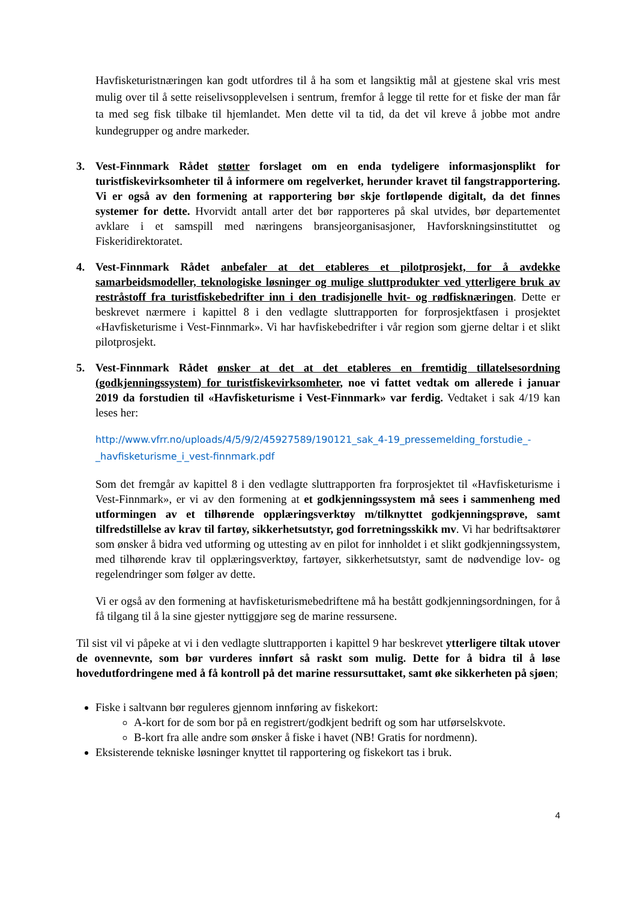Havfisketuristnæringen kan godt utfordres til å ha som et langsiktig mål at gjestene skal vris mest mulig over til å sette reiselivsopplevelsen i sentrum, fremfor å legge til rette for et fiske der man får ta med seg fisk tilbake til hjemlandet. Men dette vil ta tid, da det vil kreve å jobbe mot andre kundegrupper og andre markeder.
3. Vest-Finnmark Rådet støtter forslaget om en enda tydeligere informasjonsplikt for turistfiskevirksomheter til å informere om regelverket, herunder kravet til fangstrapportering. Vi er også av den formening at rapportering bør skje fortløpende digitalt, da det finnes systemer for dette. Hvorvidt antall arter det bør rapporteres på skal utvides, bør departementet avklare i et samspill med næringens bransjeorganisasjoner, Havforskningsinstituttet og Fiskeridirektoratet.
4. Vest-Finnmark Rådet anbefaler at det etableres et pilotprosjekt, for å avdekke samarbeidsmodeller, teknologiske løsninger og mulige sluttprodukter ved ytterligere bruk av restråstoff fra turistfiskebedrifter inn i den tradisjonelle hvit- og rødfisknæringen. Dette er beskrevet nærmere i kapittel 8 i den vedlagte sluttrapporten for forprosjektfasen i prosjektet «Havfisketurisme i Vest-Finnmark». Vi har havfiskebedrifter i vår region som gjerne deltar i et slikt pilotprosjekt.
5. Vest-Finnmark Rådet ønsker at det at det etableres en fremtidig tillatelsesordning (godkjenningssystem) for turistfiskevirksomheter, noe vi fattet vedtak om allerede i januar 2019 da forstudien til «Havfisketurisme i Vest-Finnmark» var ferdig. Vedtaket i sak 4/19 kan leses her:
http://www.vfrr.no/uploads/4/5/9/2/45927589/190121_sak_4-19_pressemelding_forstudie_-_havfisketurisme_i_vest-finnmark.pdf
Som det fremgår av kapittel 8 i den vedlagte sluttrapporten fra forprosjektet til «Havfisketurisme i Vest-Finnmark», er vi av den formening at et godkjenningssystem må sees i sammenheng med utformingen av et tilhørende opplæringsverktøy m/tilknyttet godkjenningsprøve, samt tilfredstillelse av krav til fartøy, sikkerhetsutstyr, god forretningsskikk mv. Vi har bedriftsaktører som ønsker å bidra ved utforming og uttesting av en pilot for innholdet i et slikt godkjenningssystem, med tilhørende krav til opplæringsverktøy, fartøyer, sikkerhetsutstyr, samt de nødvendige lov- og regelendringer som følger av dette.
Vi er også av den formening at havfisketurismebedriftene må ha bestått godkjenningsordningen, for å få tilgang til å la sine gjester nyttiggjøre seg de marine ressursene.
Til sist vil vi påpeke at vi i den vedlagte sluttrapporten i kapittel 9 har beskrevet ytterligere tiltak utover de ovennevnte, som bør vurderes innført så raskt som mulig. Dette for å bidra til å løse hovedutfordringene med å få kontroll på det marine ressursuttaket, samt øke sikkerheten på sjøen;
Fiske i saltvann bør reguleres gjennom innføring av fiskekort:
A-kort for de som bor på en registrert/godkjent bedrift og som har utførselskvote.
B-kort fra alle andre som ønsker å fiske i havet (NB! Gratis for nordmenn).
Eksisterende tekniske løsninger knyttet til rapportering og fiskekort tas i bruk.
4